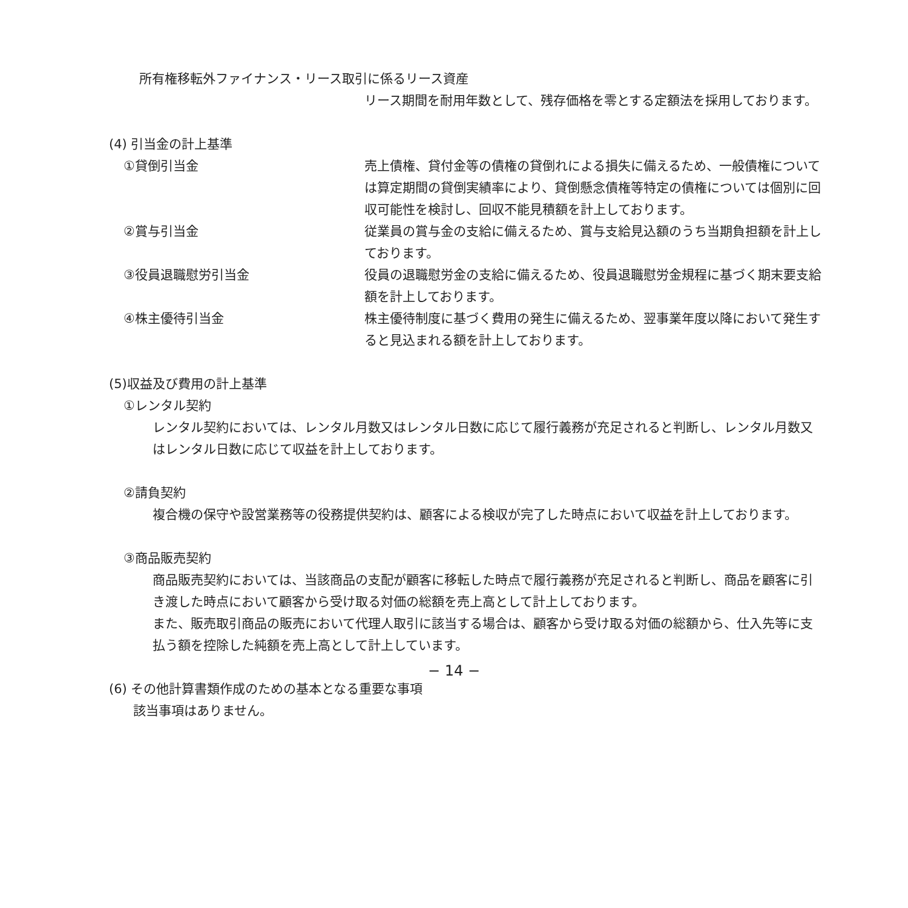所有権移転外ファイナンス・リース取引に係るリース資産
リース期間を耐用年数として、残存価格を零とする定額法を採用しております。
(4) 引当金の計上基準
①貸倒引当金 売上債権、貸付金等の債権の貸倒れによる損失に備えるため、一般債権については算定期間の貸倒実績率により、貸倒懸念債権等特定の債権については個別に回収可能性を検討し、回収不能見積額を計上しております。
②賞与引当金 従業員の賞与金の支給に備えるため、賞与支給見込額のうち当期負担額を計上しております。
③役員退職慰労引当金 役員の退職慰労金の支給に備えるため、役員退職慰労金規程に基づく期末要支給額を計上しております。
④株主優待引当金 株主優待制度に基づく費用の発生に備えるため、翌事業年度以降において発生すると見込まれる額を計上しております。
(5)収益及び費用の計上基準
①レンタル契約
レンタル契約においては、レンタル月数又はレンタル日数に応じて履行義務が充足されると判断し、レンタル月数又はレンタル日数に応じて収益を計上しております。
②請負契約
複合機の保守や設営業務等の役務提供契約は、顧客による検収が完了した時点において収益を計上しております。
③商品販売契約
商品販売契約においては、当該商品の支配が顧客に移転した時点で履行義務が充足されると判断し、商品を顧客に引き渡した時点において顧客から受け取る対価の総額を売上高として計上しております。
また、販売取引商品の販売において代理人取引に該当する場合は、顧客から受け取る対価の総額から、仕入先等に支払う額を控除した純額を売上高として計上しています。
(6) その他計算書類作成のための基本となる重要な事項
該当事項はありません。
− 14 −